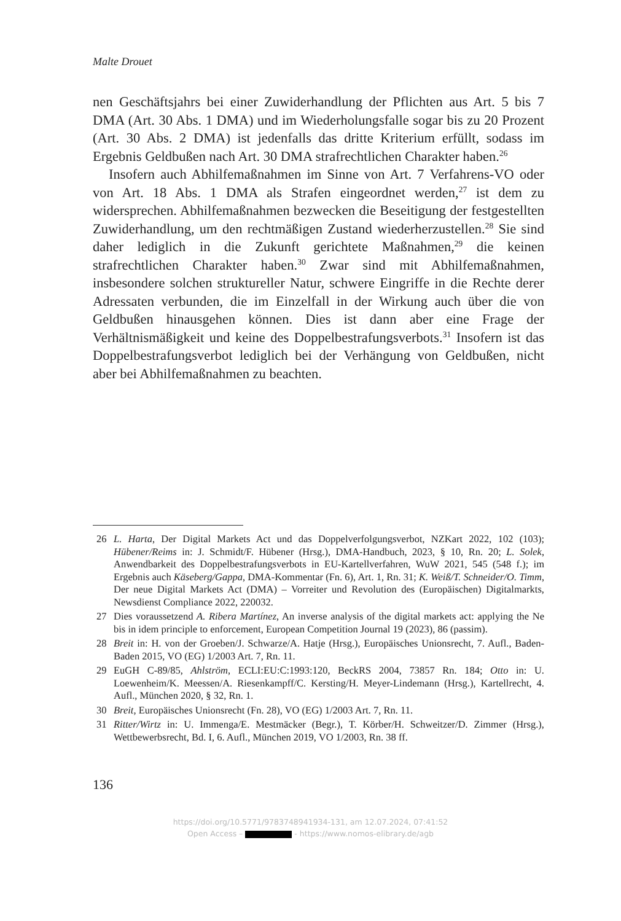Malte Drouet
nen Geschäftsjahrs bei einer Zuwiderhandlung der Pflichten aus Art. 5 bis 7 DMA (Art. 30 Abs. 1 DMA) und im Wiederholungsfalle sogar bis zu 20 Prozent (Art. 30 Abs. 2 DMA) ist jedenfalls das dritte Kriterium erfüllt, sodass im Ergebnis Geldbußen nach Art. 30 DMA strafrechtlichen Charakter haben.<sup>26</sup>
Insofern auch Abhilfemaßnahmen im Sinne von Art. 7 Verfahrens-VO oder von Art. 18 Abs. 1 DMA als Strafen eingeordnet werden,<sup>27</sup> ist dem zu widersprechen. Abhilfemaßnahmen bezwecken die Beseitigung der festgestellten Zuwiderhandlung, um den rechtmäßigen Zustand wiederherzustellen.<sup>28</sup> Sie sind daher lediglich in die Zukunft gerichtete Maßnahmen,<sup>29</sup> die keinen strafrechtlichen Charakter haben.<sup>30</sup> Zwar sind mit Abhilfemaßnahmen, insbesondere solchen struktureller Natur, schwere Eingriffe in die Rechte derer Adressaten verbunden, die im Einzelfall in der Wirkung auch über die von Geldbußen hinausgehen können. Dies ist dann aber eine Frage der Verhältnismäßigkeit und keine des Doppelbestrafungsverbots.<sup>31</sup> Insofern ist das Doppelbestrafungsverbot lediglich bei der Verhängung von Geldbußen, nicht aber bei Abhilfemaßnahmen zu beachten.
26 L. Harta, Der Digital Markets Act und das Doppelverfolgungsverbot, NZKart 2022, 102 (103); Hübener/Reims in: J. Schmidt/F. Hübener (Hrsg.), DMA-Handbuch, 2023, § 10, Rn. 20; L. Solek, Anwendbarkeit des Doppelbestrafungsverbots in EU-Kartellverfahren, WuW 2021, 545 (548 f.); im Ergebnis auch Käseberg/Gappa, DMA-Kommentar (Fn. 6), Art. 1, Rn. 31; K. Weiß/T. Schneider/O. Timm, Der neue Digital Markets Act (DMA) – Vorreiter und Revolution des (Europäischen) Digitalmarkts, Newsdienst Compliance 2022, 220032.
27 Dies voraussetzend A. Ribera Martínez, An inverse analysis of the digital markets act: applying the Ne bis in idem principle to enforcement, European Competition Journal 19 (2023), 86 (passim).
28 Breit in: H. von der Groeben/J. Schwarze/A. Hatje (Hrsg.), Europäisches Unionsrecht, 7. Aufl., Baden-Baden 2015, VO (EG) 1/2003 Art. 7, Rn. 11.
29 EuGH C-89/85, Ahlström, ECLI:EU:C:1993:120, BeckRS 2004, 73857 Rn. 184; Otto in: U. Loewenheim/K. Meessen/A. Riesenkampff/C. Kersting/H. Meyer-Lindemann (Hrsg.), Kartellrecht, 4. Aufl., München 2020, § 32, Rn. 1.
30 Breit, Europäisches Unionsrecht (Fn. 28), VO (EG) 1/2003 Art. 7, Rn. 11.
31 Ritter/Wirtz in: U. Immenga/E. Mestmäcker (Begr.), T. Körber/H. Schweitzer/D. Zimmer (Hrsg.), Wettbewerbsrecht, Bd. I, 6. Aufl., München 2019, VO 1/2003, Rn. 38 ff.
136
https://doi.org/10.5771/9783748941934-131, am 12.07.2024, 07:41:52
Open Access – - https://www.nomos-elibrary.de/agb